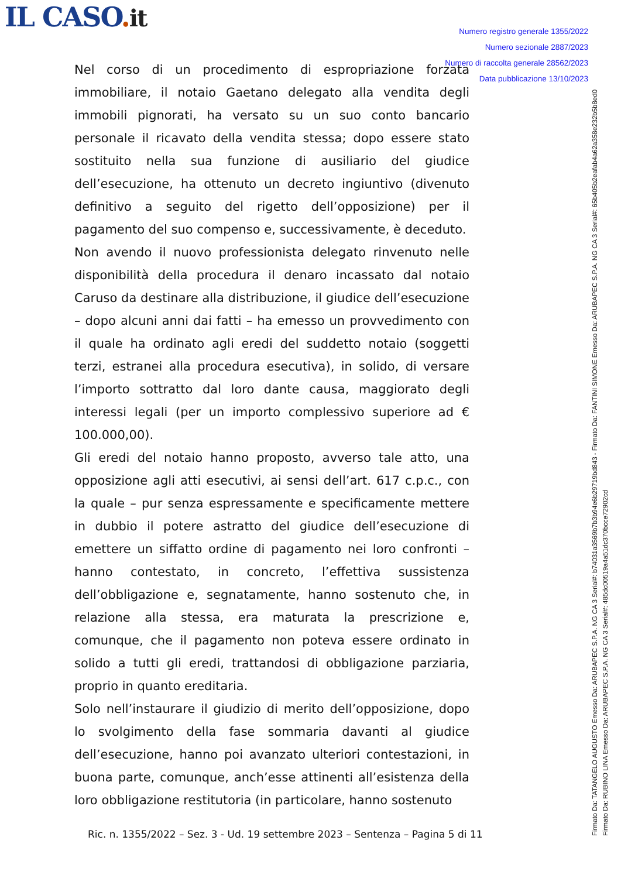IL CASO. it
Numero registro generale 1355/2022
Numero sezionale 2887/2023
Numero di raccolta generale 28562/2023
Data pubblicazione 13/10/2023
Nel corso di un procedimento di espropriazione forzata immobiliare, il notaio Gaetano delegato alla vendita degli immobili pignorati, ha versato su un suo conto bancario personale il ricavato della vendita stessa; dopo essere stato sostituito nella sua funzione di ausiliario del giudice dell’esecuzione, ha ottenuto un decreto ingiuntivo (divenuto definitivo a seguito del rigetto dell’opposizione) per il pagamento del suo compenso e, successivamente, è deceduto.
Non avendo il nuovo professionista delegato rinvenuto nelle disponibilità della procedura il denaro incassato dal notaio Caruso da destinare alla distribuzione, il giudice dell’esecuzione – dopo alcuni anni dai fatti – ha emesso un provvedimento con il quale ha ordinato agli eredi del suddetto notaio (soggetti terzi, estranei alla procedura esecutiva), in solido, di versare l’importo sottratto dal loro dante causa, maggiorato degli interessi legali (per un importo complessivo superiore ad € 100.000,00).
Gli eredi del notaio hanno proposto, avverso tale atto, una opposizione agli atti esecutivi, ai sensi dell’art. 617 c.p.c., con la quale – pur senza espressamente e specificamente mettere in dubbio il potere astratto del giudice dell’esecuzione di emettere un siffatto ordine di pagamento nei loro confronti – hanno contestato, in concreto, l’effettiva sussistenza dell’obbligazione e, segnatamente, hanno sostenuto che, in relazione alla stessa, era maturata la prescrizione e, comunque, che il pagamento non poteva essere ordinato in solido a tutti gli eredi, trattandosi di obbligazione parziaria, proprio in quanto ereditaria.
Solo nell’instaurare il giudizio di merito dell’opposizione, dopo lo svolgimento della fase sommaria davanti al giudice dell’esecuzione, hanno poi avanzato ulteriori contestazioni, in buona parte, comunque, anch’esse attinenti all’esistenza della loro obbligazione restitutoria (in particolare, hanno sostenuto
Ric. n. 1355/2022 – Sez. 3 - Ud. 19 settembre 2023 – Sentenza – Pagina 5 di 11
Firmato Da: TATANGELO AUGUSTO Emesso Da: ARUBAPEC S.P.A. NG CA 3 Serial#: b74031a3569b7b3b94e6b29719bd843 - Firmato Da: FANTINI SIMONE Emesso Da: ARUBAPEC S.P.A. NG CA 3 Serial#: 65b405b2eafab4a62a358e232b5b8ed0 Firmato Da: RUBINO LINA Emesso Da: ARUBAPEC S.P.A. NG CA 3 Serial#: 485dc00519a4a51dc370bcce72902cd